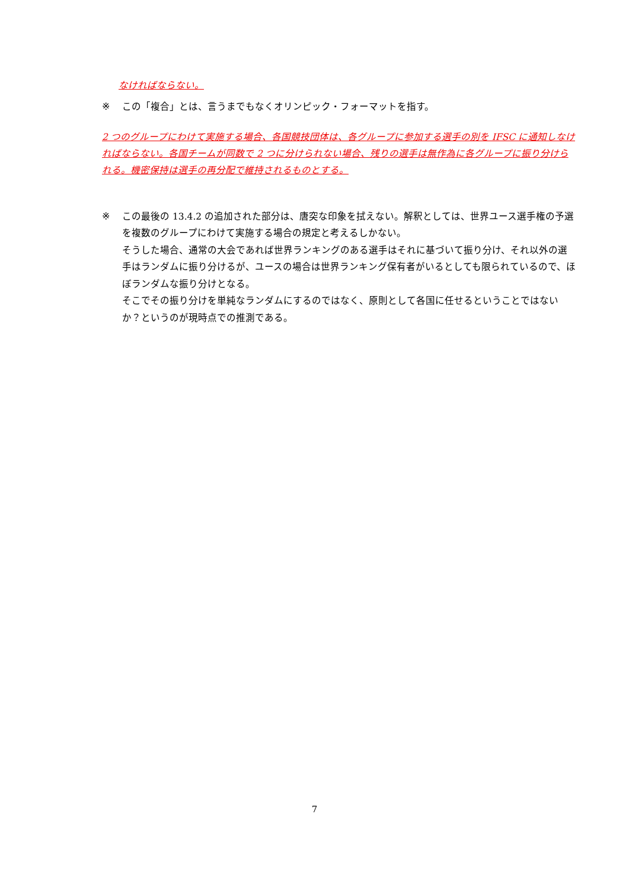なければならない。
※ この「複合」とは、言うまでもなくオリンピック・フォーマットを指す。
2 つのグループにわけて実施する場合、各国競技団体は、各グループに参加する選手の別を IFSC に通知しなければならない。各国チームが同数で 2 つに分けられない場合、残りの選手は無作為に各グループに振り分けられる。機密保持は選手の再分配で維持されるものとする。
※ この最後の 13.4.2 の追加された部分は、唐突な印象を拭えない。解釈としては、世界ユース選手権の予選を複数のグループにわけて実施する場合の規定と考えるしかない。
そうした場合、通常の大会であれば世界ランキングのある選手はそれに基づいて振り分け、それ以外の選手はランダムに振り分けるが、ユースの場合は世界ランキング保有者がいるとしても限られているので、ほぼランダムな振り分けとなる。
そこでその振り分けを単純なランダムにするのではなく、原則として各国に任せるということではないか？というのが現時点での推測である。
7